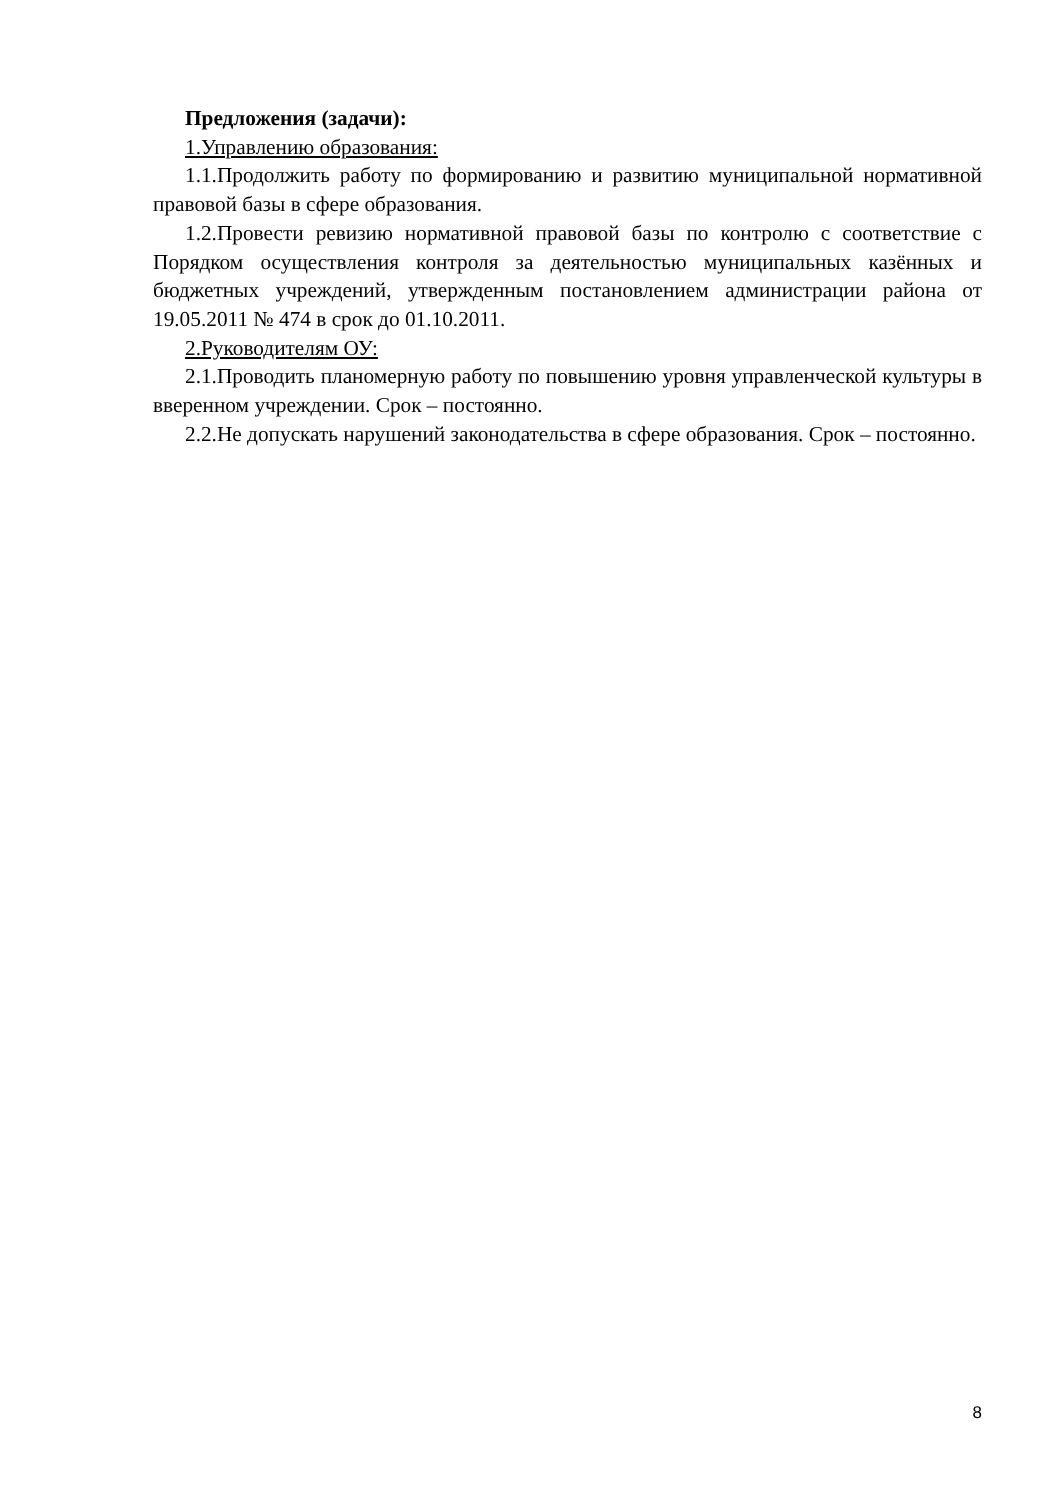Предложения (задачи):
1.Управлению образования:
1.1.Продолжить работу по формированию и развитию муниципальной нормативной правовой базы в сфере образования.
1.2.Провести ревизию нормативной правовой базы по контролю с соответствие с Порядком осуществления контроля за деятельностью муниципальных казённых и бюджетных учреждений, утвержденным постановлением администрации района от 19.05.2011 № 474 в срок до 01.10.2011.
2.Руководителям ОУ:
2.1.Проводить планомерную работу по повышению уровня управленческой культуры в вверенном учреждении. Срок – постоянно.
2.2.Не допускать нарушений законодательства в сфере образования. Срок – постоянно.
8